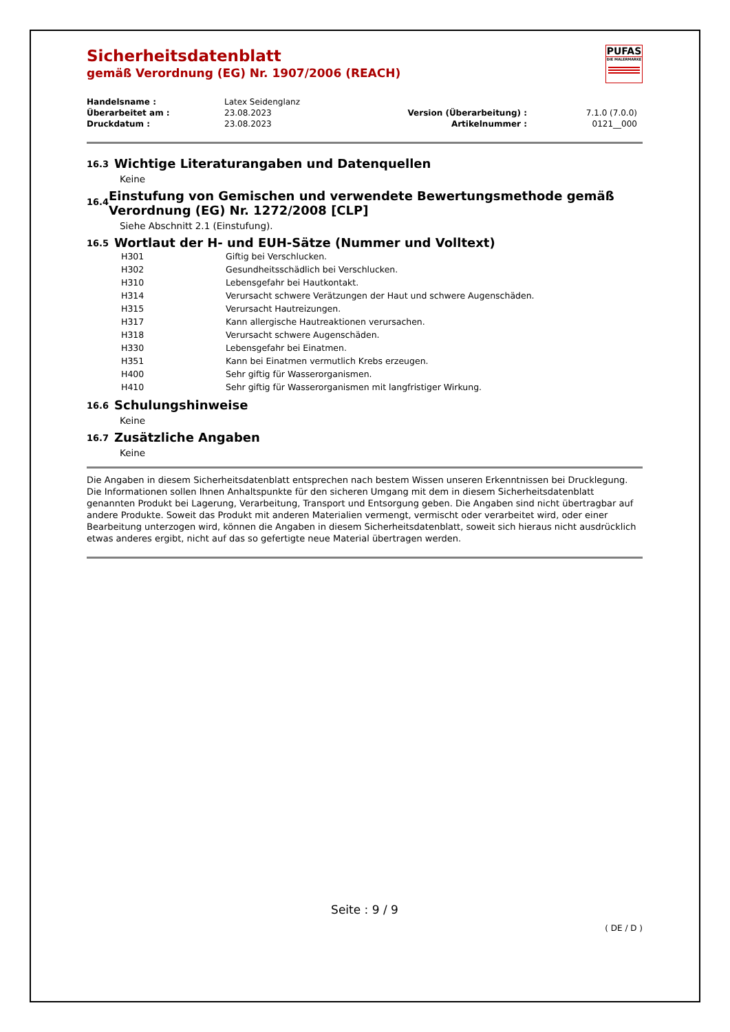PUFAS
DIE MALERMARKE
Sicherheitsdatenblatt
gemäß Verordnung (EG) Nr. 1907/2006 (REACH)
| Handelsname : | Latex Seidenglanz | | |
| Überarbeitet am : | 23.08.2023 | Version (Überarbeitung) : | 7.1.0 (7.0.0) |
| Druckdatum : | 23.08.2023 | Artikelnummer : | 0121__000 |
16.3 Wichtige Literaturangaben und Datenquellen
Keine
16.4 Einstufung von Gemischen und verwendete Bewertungsmethode gemäß Verordnung (EG) Nr. 1272/2008 [CLP]
Siehe Abschnitt 2.1 (Einstufung).
16.5 Wortlaut der H- und EUH-Sätze (Nummer und Volltext)
| H301 | Giftig bei Verschlucken. |
| H302 | Gesundheitsschädlich bei Verschlucken. |
| H310 | Lebensgefahr bei Hautkontakt. |
| H314 | Verursacht schwere Verätzungen der Haut und schwere Augenschäden. |
| H315 | Verursacht Hautreizungen. |
| H317 | Kann allergische Hautreaktionen verursachen. |
| H318 | Verursacht schwere Augenschäden. |
| H330 | Lebensgefahr bei Einatmen. |
| H351 | Kann bei Einatmen vermutlich Krebs erzeugen. |
| H400 | Sehr giftig für Wasserorganismen. |
| H410 | Sehr giftig für Wasserorganismen mit langfristiger Wirkung. |
16.6 Schulungshinweise
Keine
16.7 Zusätzliche Angaben
Keine
Die Angaben in diesem Sicherheitsdatenblatt entsprechen nach bestem Wissen unseren Erkenntnissen bei Drucklegung. Die Informationen sollen Ihnen Anhaltspunkte für den sicheren Umgang mit dem in diesem Sicherheitsdatenblatt genannten Produkt bei Lagerung, Verarbeitung, Transport und Entsorgung geben. Die Angaben sind nicht übertragbar auf andere Produkte. Soweit das Produkt mit anderen Materialien vermengt, vermischt oder verarbeitet wird, oder einer Bearbeitung unterzogen wird, können die Angaben in diesem Sicherheitsdatenblatt, soweit sich hieraus nicht ausdrücklich etwas anderes ergibt, nicht auf das so gefertigte neue Material übertragen werden.
Seite : 9 / 9
( DE / D )